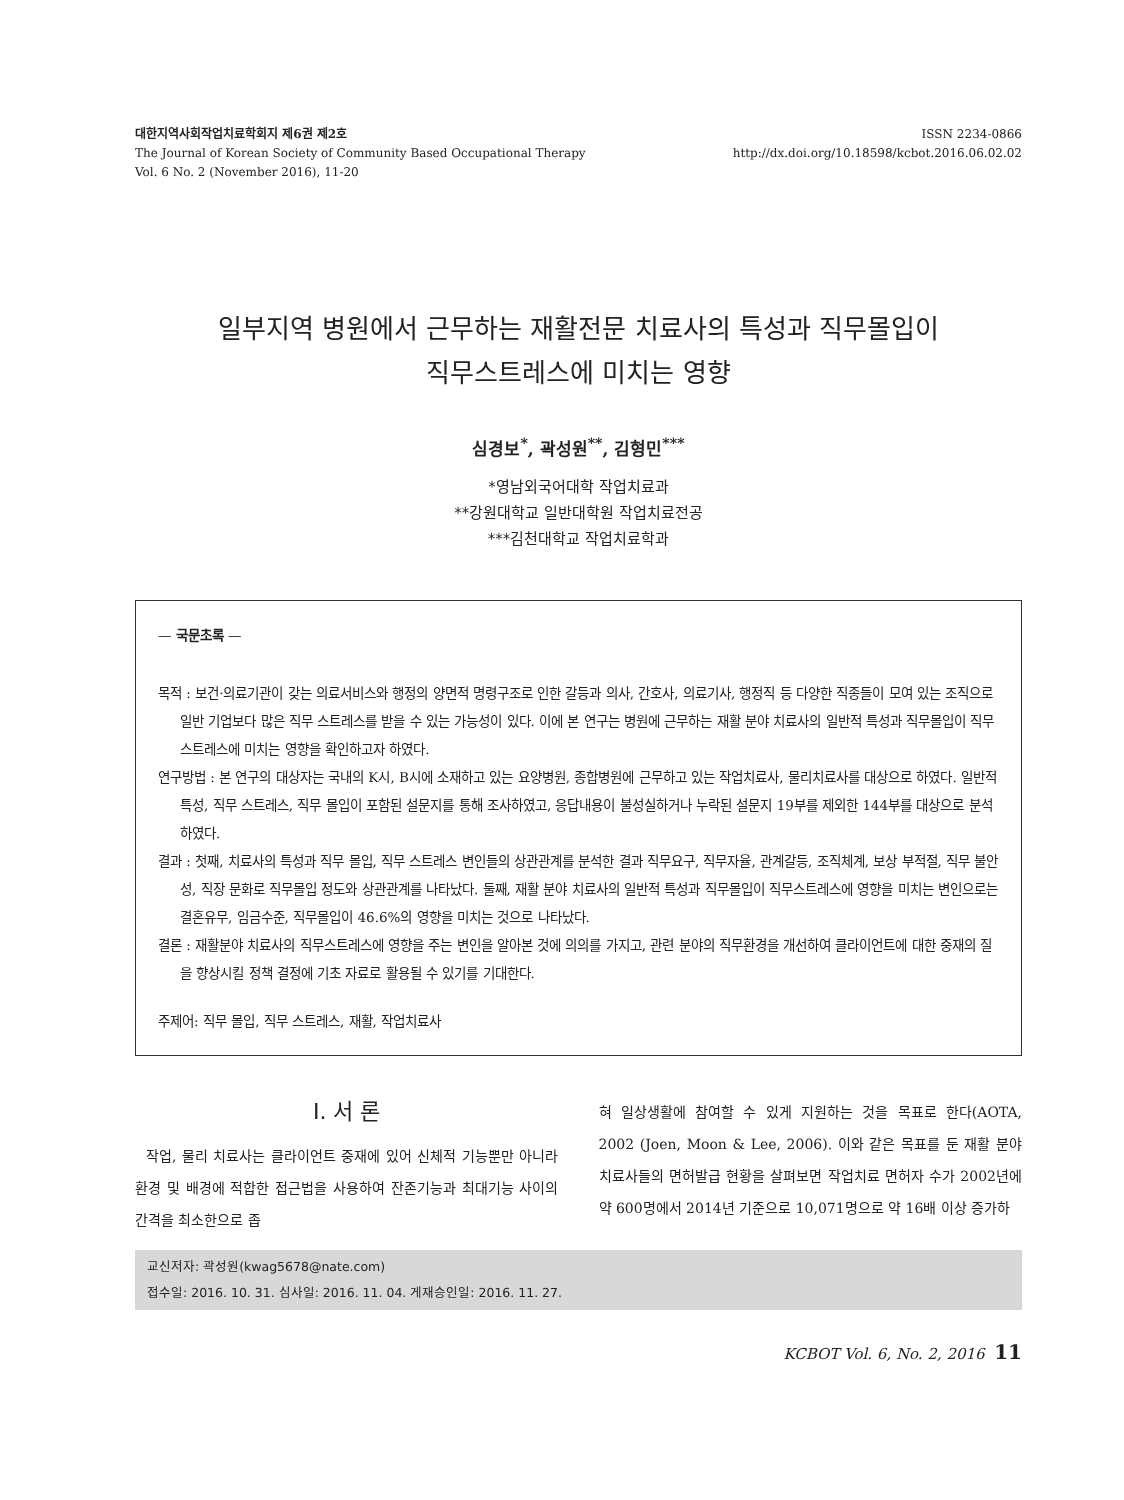대한지역사회작업치료학회지 제6권 제2호
The Journal of Korean Society of Community Based Occupational Therapy
Vol. 6 No. 2 (November 2016), 11-20
ISSN 2234-0866
http://dx.doi.org/10.18598/kcbot.2016.06.02.02
일부지역 병원에서 근무하는 재활전문 치료사의 특성과 직무몰입이
직무스트레스에 미치는 영향
심경보<sup>*</sup>, 곽성원<sup>**</sup>, 김형민<sup>***</sup>
*영남외국어대학 작업치료과
**강원대학교 일반대학원 작업치료전공
***김천대학교 작업치료학과
— 국문초록 —
목적 : 보건·의료기관이 갖는 의료서비스와 행정의 양면적 명령구조로 인한 갈등과 의사, 간호사, 의료기사, 행정직 등 다양한 직종들이 모여 있는 조직으로 일반 기업보다 많은 직무 스트레스를 받을 수 있는 가능성이 있다. 이에 본 연구는 병원에 근무하는 재활 분야 치료사의 일반적 특성과 직무몰입이 직무스트레스에 미치는 영향을 확인하고자 하였다.
연구방법 : 본 연구의 대상자는 국내의 K시, B시에 소재하고 있는 요양병원, 종합병원에 근무하고 있는 작업치료사, 물리치료사를 대상으로 하였다. 일반적 특성, 직무 스트레스, 직무 몰입이 포함된 설문지를 통해 조사하였고, 응답내용이 불성실하거나 누락된 설문지 19부를 제외한 144부를 대상으로 분석하였다.
결과 : 첫째, 치료사의 특성과 직무 몰입, 직무 스트레스 변인들의 상관관계를 분석한 결과 직무요구, 직무자율, 관계갈등, 조직체계, 보상 부적절, 직무 불안성, 직장 문화로 직무몰입 정도와 상관관계를 나타났다. 둘째, 재활 분야 치료사의 일반적 특성과 직무몰입이 직무스트레스에 영향을 미치는 변인으로는 결혼유무, 임금수준, 직무몰입이 46.6%의 영향을 미치는 것으로 나타났다.
결론 : 재활분야 치료사의 직무스트레스에 영향을 주는 변인을 알아본 것에 의의를 가지고, 관련 분야의 직무환경을 개선하여 클라이언트에 대한 중재의 질을 향상시킬 정책 결정에 기초 자료로 활용될 수 있기를 기대한다.
주제어: 직무 몰입, 직무 스트레스, 재활, 작업치료사
Ⅰ. 서 론
작업, 물리 치료사는 클라이언트 중재에 있어 신체적 기능뿐만 아니라 환경 및 배경에 적합한 접근법을 사용하여 잔존기능과 최대기능 사이의 간격을 최소한으로 좁
혀 일상생활에 참여할 수 있게 지원하는 것을 목표로 한다(AOTA, 2002 (Joen, Moon & Lee, 2006). 이와 같은 목표를 둔 재활 분야 치료사들의 면허발급 현황을 살펴보면 작업치료 면허자 수가 2002년에 약 600명에서 2014년 기준으로 10,071명으로 약 16배 이상 증가하
교신저자: 곽성원(kwag5678@nate.com)
접수일: 2016. 10. 31. 심사일: 2016. 11. 04. 게재승인일: 2016. 11. 27.
KCBOT Vol. 6, No. 2, 2016 11